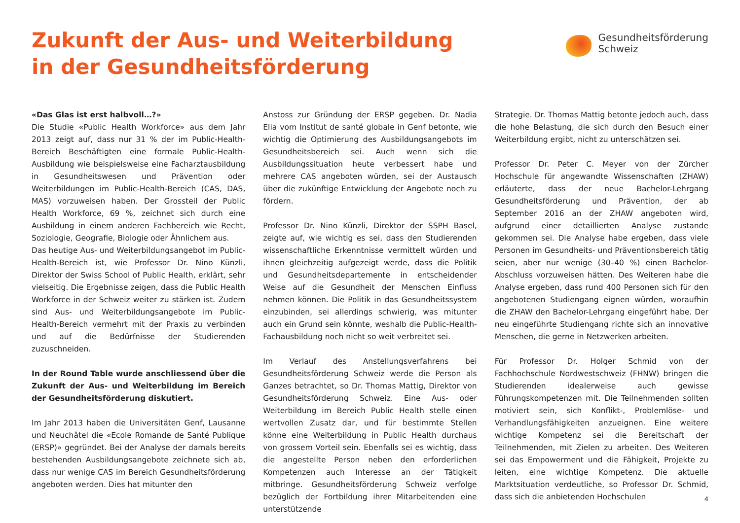Zukunft der Aus- und Weiterbildung
in der Gesundheitsförderung
Gesundheitsförderung
Schweiz
«Das Glas ist erst halbvoll…?»
Die Studie «Public Health Workforce» aus dem Jahr 2013 zeigt auf, dass nur 31 % der im Public-Health-Bereich Beschäftigten eine formale Public-Health-Ausbildung wie beispielsweise eine Facharztausbildung in Gesundheitswesen und Prävention oder Weiterbildungen im Public-Health-Bereich (CAS, DAS, MAS) vorzuweisen haben. Der Grossteil der Public Health Workforce, 69 %, zeichnet sich durch eine Ausbildung in einem anderen Fachbereich wie Recht, Soziologie, Geografie, Biologie oder Ähnlichem aus.
Das heutige Aus- und Weiterbildungsangebot im Public-Health-Bereich ist, wie Professor Dr. Nino Künzli, Direktor der Swiss School of Public Health, erklärt, sehr vielseitig. Die Ergebnisse zeigen, dass die Public Health Workforce in der Schweiz weiter zu stärken ist. Zudem sind Aus- und Weiterbildungsangebote im Public-Health-Bereich vermehrt mit der Praxis zu verbinden und auf die Bedürfnisse der Studierenden zuzuschneiden.
In der Round Table wurde anschliessend über die Zukunft der Aus- und Weiterbildung im Bereich der Gesundheitsförderung diskutiert.
Im Jahr 2013 haben die Universitäten Genf, Lausanne und Neuchâtel die «Ecole Romande de Santé Publique (ERSP)» gegründet. Bei der Analyse der damals bereits bestehenden Ausbildungsangebote zeichnete sich ab, dass nur wenige CAS im Bereich Gesundheitsförderung angeboten werden. Dies hat mitunter den
Anstoss zur Gründung der ERSP gegeben. Dr. Nadia Elia vom Institut de santé globale in Genf betonte, wie wichtig die Optimierung des Ausbildungsangebots im Gesundheitsbereich sei. Auch wenn sich die Ausbildungssituation heute verbessert habe und mehrere CAS angeboten würden, sei der Austausch über die zukünftige Entwicklung der Angebote noch zu fördern.
Professor Dr. Nino Künzli, Direktor der SSPH Basel, zeigte auf, wie wichtig es sei, dass den Studierenden wissenschaftliche Erkenntnisse vermittelt würden und ihnen gleichzeitig aufgezeigt werde, dass die Politik und Gesundheitsdepartemente in entscheidender Weise auf die Gesundheit der Menschen Einfluss nehmen können. Die Politik in das Gesundheitssystem einzubinden, sei allerdings schwierig, was mitunter auch ein Grund sein könnte, weshalb die Public-Health-Fachausbildung noch nicht so weit verbreitet sei.
Im Verlauf des Anstellungsverfahrens bei Gesundheitsförderung Schweiz werde die Person als Ganzes betrachtet, so Dr. Thomas Mattig, Direktor von Gesundheitsförderung Schweiz. Eine Aus- oder Weiterbildung im Bereich Public Health stelle einen wertvollen Zusatz dar, und für bestimmte Stellen könne eine Weiterbildung in Public Health durchaus von grossem Vorteil sein. Ebenfalls sei es wichtig, dass die angestellte Person neben den erforderlichen Kompetenzen auch Interesse an der Tätigkeit mitbringe. Gesundheitsförderung Schweiz verfolge bezüglich der Fortbildung ihrer Mitarbeitenden eine unterstützende
Strategie. Dr. Thomas Mattig betonte jedoch auch, dass die hohe Belastung, die sich durch den Besuch einer Weiterbildung ergibt, nicht zu unterschätzen sei.
Professor Dr. Peter C. Meyer von der Zürcher Hochschule für angewandte Wissenschaften (ZHAW) erläuterte, dass der neue Bachelor-Lehrgang Gesundheitsförderung und Prävention, der ab September 2016 an der ZHAW angeboten wird, aufgrund einer detaillierten Analyse zustande gekommen sei. Die Analyse habe ergeben, dass viele Personen im Gesundheits- und Präventionsbereich tätig seien, aber nur wenige (30–40 %) einen Bachelor-Abschluss vorzuweisen hätten. Des Weiteren habe die Analyse ergeben, dass rund 400 Personen sich für den angebotenen Studiengang eignen würden, woraufhin die ZHAW den Bachelor-Lehrgang eingeführt habe. Der neu eingeführte Studiengang richte sich an innovative Menschen, die gerne in Netzwerken arbeiten.
Für Professor Dr. Holger Schmid von der Fachhochschule Nordwestschweiz (FHNW) bringen die Studierenden idealerweise auch gewisse Führungskompetenzen mit. Die Teilnehmenden sollten motiviert sein, sich Konflikt-, Problemlöse- und Verhandlungsfähigkeiten anzueignen. Eine weitere wichtige Kompetenz sei die Bereitschaft der Teilnehmenden, mit Zielen zu arbeiten. Des Weiteren sei das Empowerment und die Fähigkeit, Projekte zu leiten, eine wichtige Kompetenz. Die aktuelle Marktsituation verdeutliche, so Professor Dr. Schmid, dass sich die anbietenden Hochschulen
4